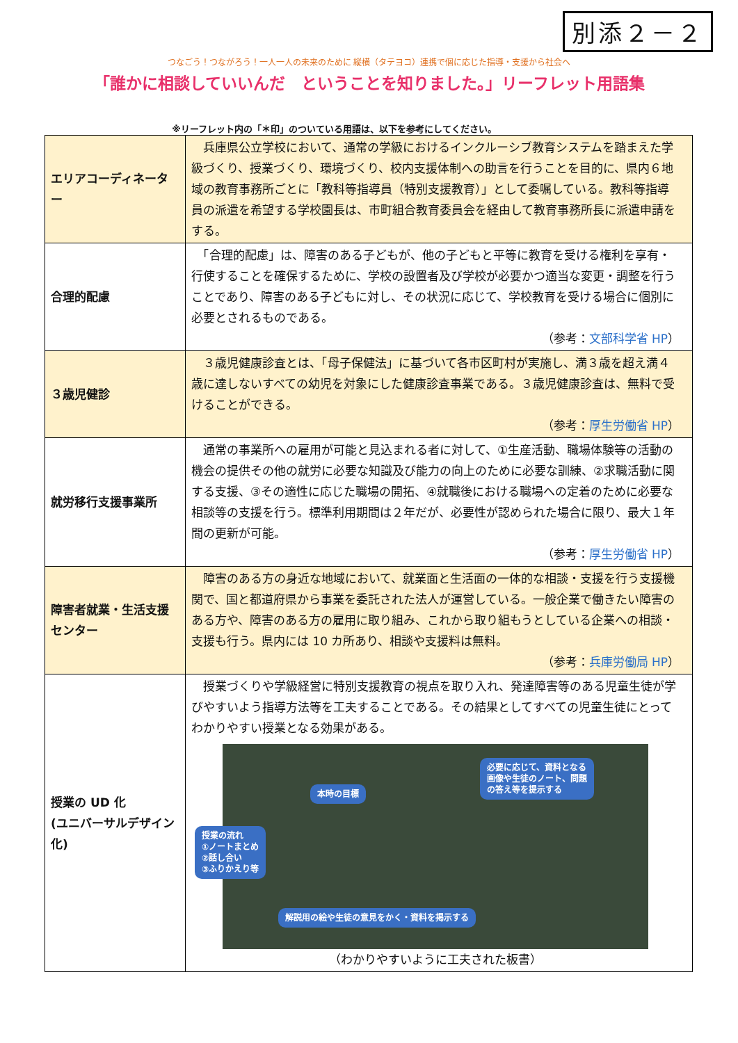別添２－２
つなごう！つながろう！一人一人の未来のために 縦横（タテヨコ）連携で個に応じた指導・支援から社会へ
「誰かに相談していいんだ　ということを知りました。」リーフレット用語集
※リーフレット内の「＊印」のついている用語は、以下を参考にしてください。
| エリアコーディネーター | 兵庫県公立学校において、通常の学級におけるインクルーシブ教育システムを踏まえた学級づくり、授業づくり、環境づくり、校内支援体制への助言を行うことを目的に、県内６地域の教育事務所ごとに「教科等指導員（特別支援教育）」として委嘱している。教科等指導員の派遣を希望する学校園長は、市町組合教育委員会を経由して教育事務所長に派遣申請をする。 |
| 合理的配慮 | 「合理的配慮」は、障害のある子どもが、他の子どもと平等に教育を受ける権利を享有・行使することを確保するために、学校の設置者及び学校が必要かつ適当な変更・調整を行うことであり、障害のある子どもに対し、その状況に応じて、学校教育を受ける場合に個別に必要とされるものである。 （参考： 文部科学省 HP ） |
| ３歳児健診 | ３歳児健康診査とは、「母子保健法」に基づいて各市区町村が実施し、満３歳を超え満４歳に達しないすべての幼児を対象にした健康診査事業である。３歳児健康診査は、無料で受けることができる。 （参考： 厚生労働省 HP ） |
| 就労移行支援事業所 | 通常の事業所への雇用が可能と見込まれる者に対して、①生産活動、職場体験等の活動の機会の提供その他の就労に必要な知識及び能力の向上のために必要な訓練、②求職活動に関する支援、③その適性に応じた職場の開拓、④就職後における職場への定着のために必要な相談等の支援を行う。標準利用期間は２年だが、必要性が認められた場合に限り、最大１年間の更新が可能。 （参考： 厚生労働省 HP ） |
| 障害者就業・生活支援センター | 障害のある方の身近な地域において、就業面と生活面の一体的な相談・支援を行う支援機関で、国と都道府県から事業を委託された法人が運営している。一般企業で働きたい障害のある方や、障害のある方の雇用に取り組み、これから取り組もうとしている企業への相談・支援も行う。県内には 10 カ所あり、相談や支援料は無料。 （参考： 兵庫労働局 HP ） |
| 授業の UD 化 (ユニバーサルデザイン化) | 授業づくりや学級経営に特別支援教育の視点を取り入れ、発達障害等のある児童生徒が学びやすいよう指導方法等を工夫することである。その結果としてすべての児童生徒にとってわかりやすい授業となる効果がある。 本時の目標 必要に応じて、資料となる 画像や生徒のノート、問題 の答え等を提示する 授業の流れ ①ノートまとめ ②話し合い ③ふりかえり等 解説用の絵や生徒の意見をかく・資料を掲示する （わかりやすいように工夫された板書） |